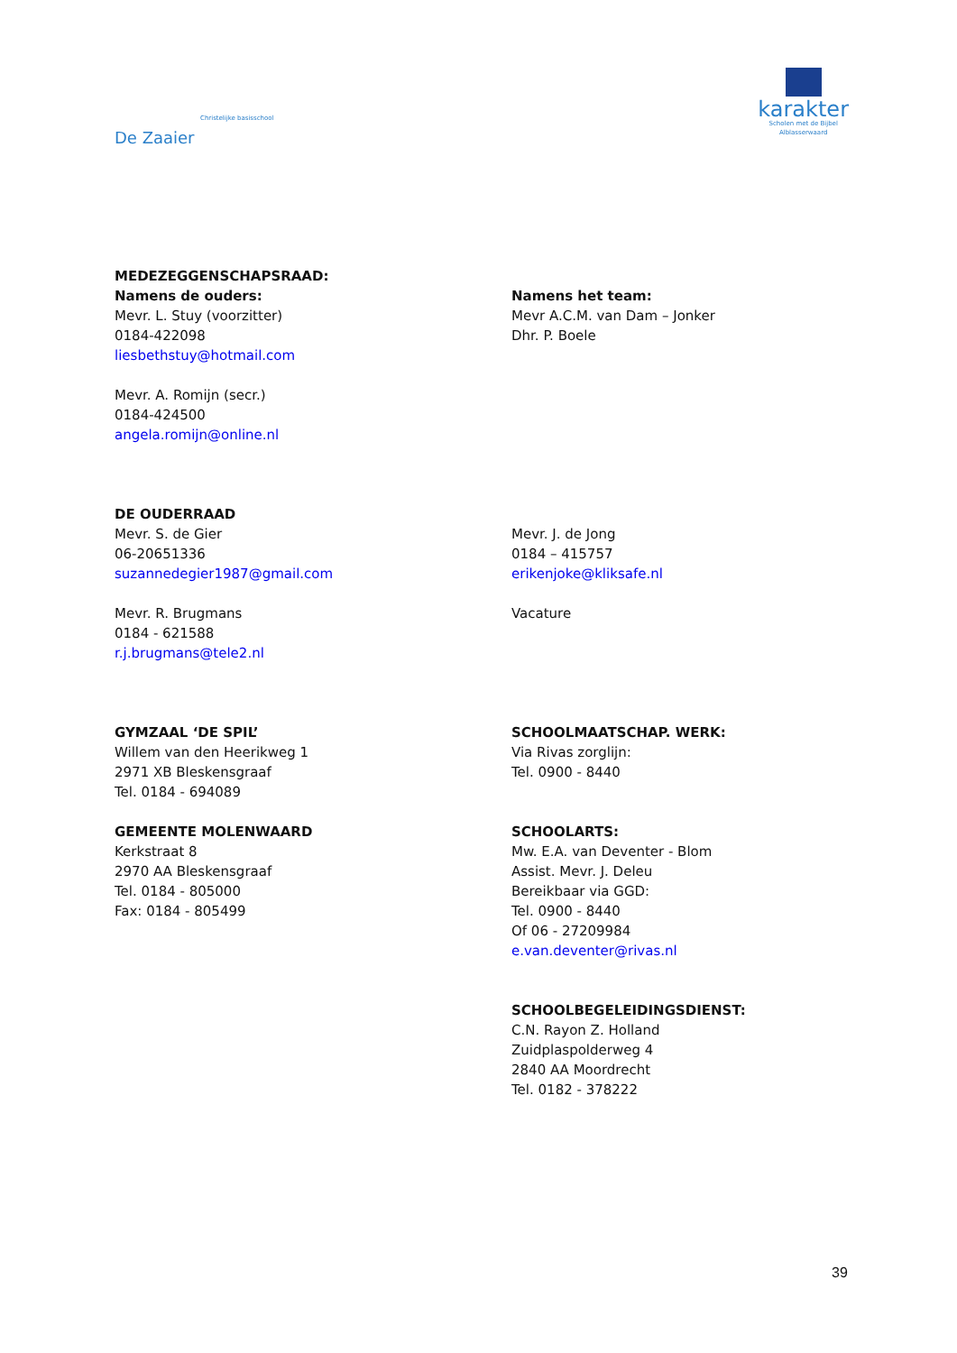Christelijke basisschool
De Zaaier
karakter
Scholen met de Bijbel
Alblasserwaard
MEDEZEGGENSCHAPSRAAD:
Namens de ouders:
Mevr. L. Stuy (voorzitter)
0184-422098
liesbethstuy@hotmail.com
Mevr. A. Romijn (secr.)
0184-424500
angela.romijn@online.nl
Namens het team:
Mevr A.C.M. van Dam – Jonker
Dhr. P. Boele
DE OUDERRAAD
Mevr. S. de Gier
06-20651336
suzannedegier1987@gmail.com
Mevr. R. Brugmans
0184 - 621588
r.j.brugmans@tele2.nl
Mevr. J. de Jong
0184 – 415757
erikenjoke@kliksafe.nl
Vacature
GYMZAAL ‘DE SPIL’
Willem van den Heerikweg 1
2971 XB Bleskensgraaf
Tel. 0184 - 694089
GEMEENTE MOLENWAARD
Kerkstraat 8
2970 AA Bleskensgraaf
Tel. 0184 - 805000
Fax: 0184 - 805499
SCHOOLMAATSCHAP. WERK:
Via Rivas zorglijn:
Tel. 0900 - 8440
SCHOOLARTS:
Mw. E.A. van Deventer - Blom
Assist. Mevr. J. Deleu
Bereikbaar via GGD:
Tel. 0900 - 8440
Of 06 - 27209984
e.van.deventer@rivas.nl
SCHOOLBEGELEIDINGSDIENST:
C.N. Rayon Z. Holland
Zuidplaspolderweg 4
2840 AA Moordrecht
Tel. 0182 - 378222
39